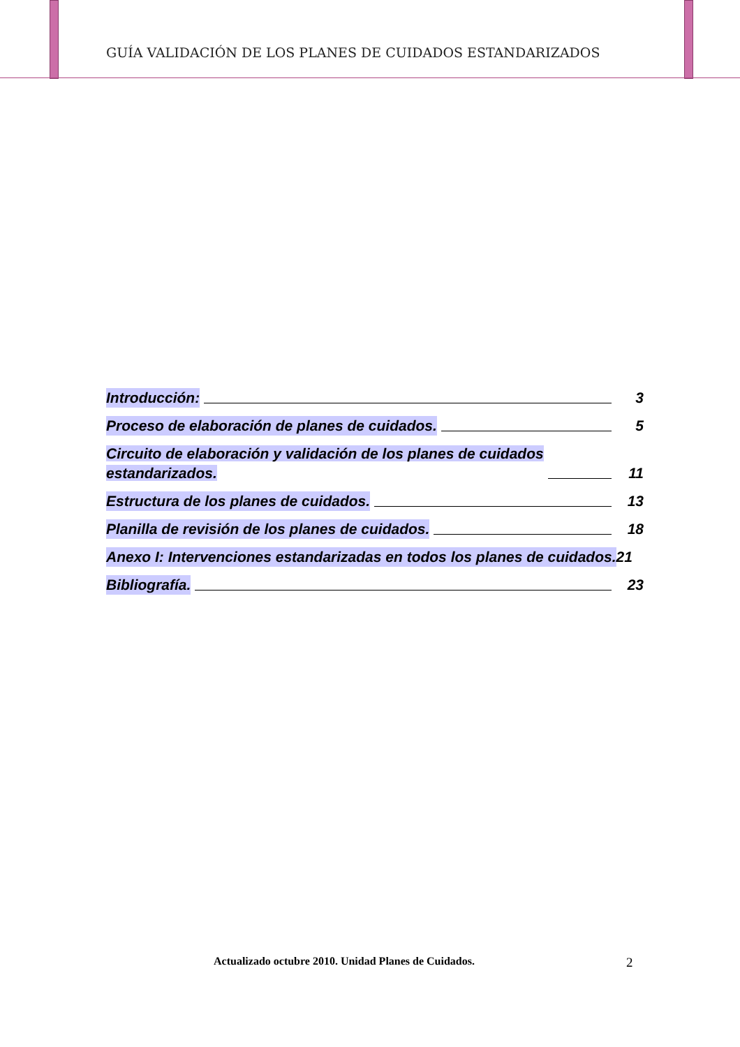GUÍA VALIDACIÓN DE LOS PLANES DE CUIDADOS ESTANDARIZADOS
Introducción: 3
Proceso de elaboración de planes de cuidados. 5
Circuito de elaboración y validación de los planes de cuidados
estandarizados. 11
Estructura de los planes de cuidados. 13
Planilla de revisión de los planes de cuidados. 18
Anexo I: Intervenciones estandarizadas en todos los planes de cuidados. 21
Bibliografía. 23
Actualizado octubre 2010. Unidad Planes de Cuidados.
2